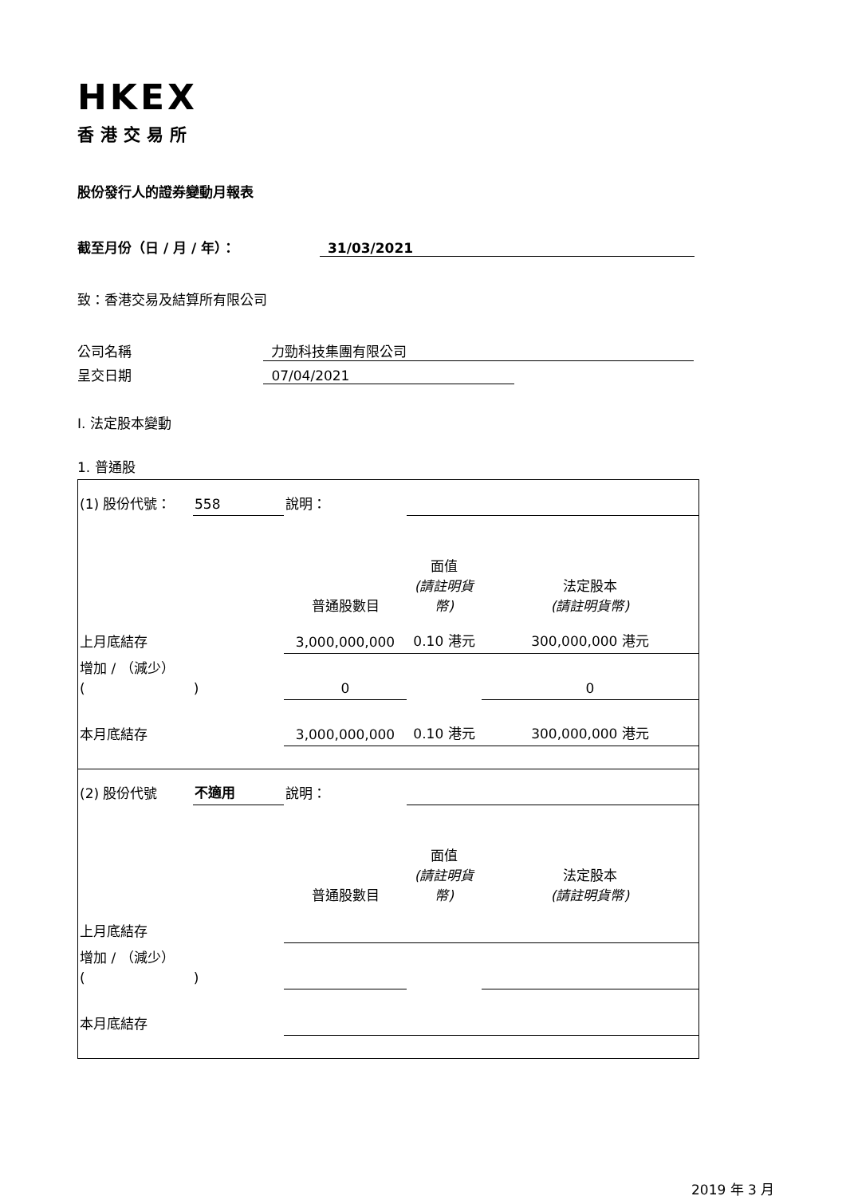HKEX
香港交易所
股份發行人的證券變動月報表
截至月份（日 / 月 / 年）： 31/03/2021
致：香港交易及結算所有限公司
公司名稱 力勁科技集團有限公司
呈交日期 07/04/2021
I. 法定股本變動
1. 普通股
| (1) 股份代號： | 558 | 說明： | | | |
| | | | 普通股數目 | 面值 (請註明貨幣) | 法定股本 (請註明貨幣) |
| 上月底結存 | | | 3,000,000,000 | 0.10 港元 | 300,000,000 港元 |
| 增加 / （減少） ( ) | | | 0 | | 0 |
| 本月底結存 | | | 3,000,000,000 | 0.10 港元 | 300,000,000 港元 |
| (2) 股份代號 | 不適用 | 說明： | | | |
| | | | 普通股數目 | 面值 (請註明貨幣) | 法定股本 (請註明貨幣) |
| 上月底結存 | | | | | |
| 增加 / （減少） ( ) | | | | | |
| 本月底結存 | | | | | |
2019 年 3 月